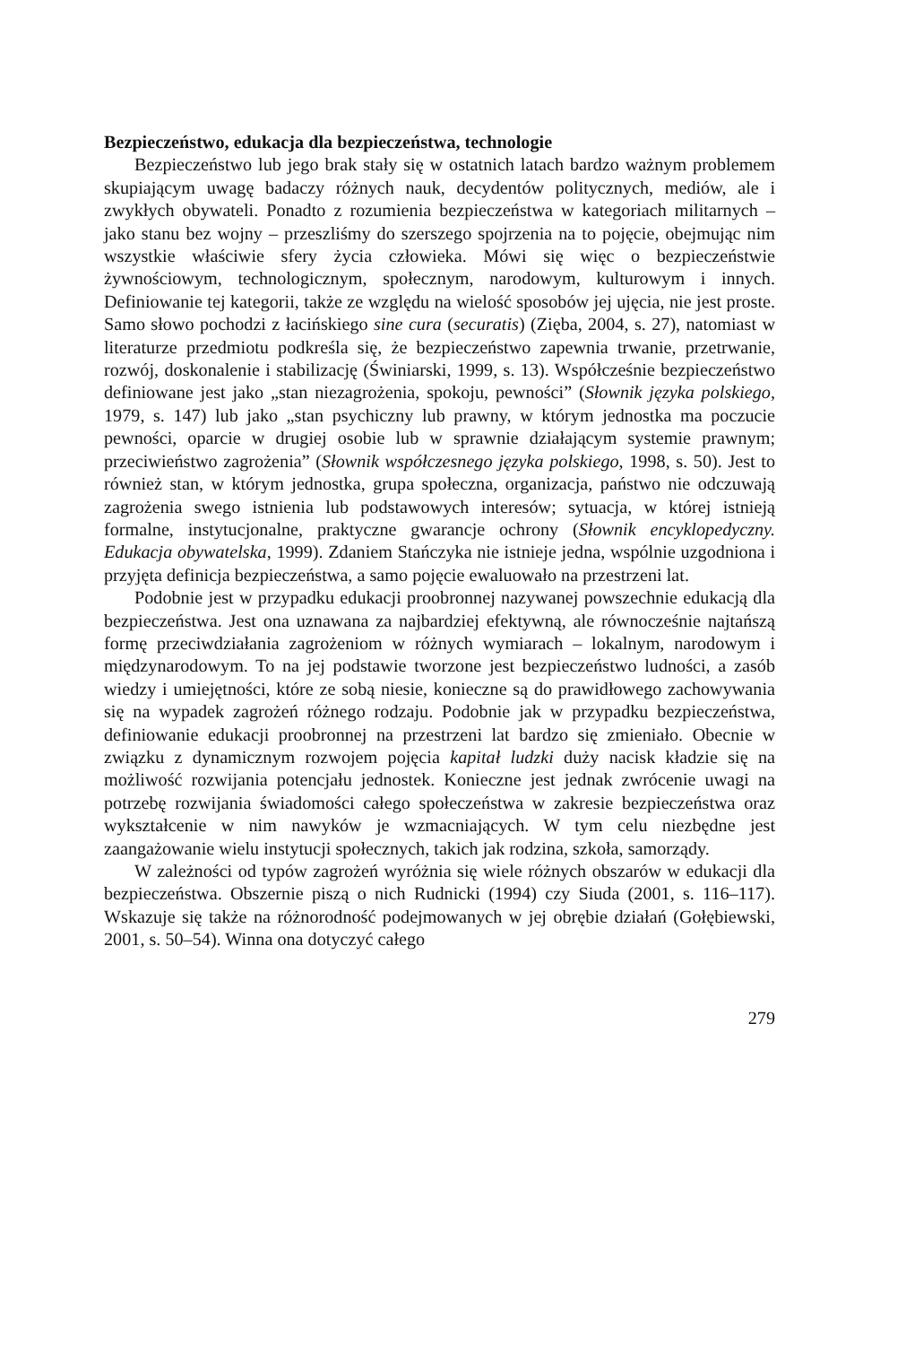Bezpieczeństwo, edukacja dla bezpieczeństwa, technologie
Bezpieczeństwo lub jego brak stały się w ostatnich latach bardzo ważnym problemem skupiającym uwagę badaczy różnych nauk, decydentów politycznych, mediów, ale i zwykłych obywateli. Ponadto z rozumienia bezpieczeństwa w kategoriach militarnych – jako stanu bez wojny – przeszliśmy do szerszego spojrzenia na to pojęcie, obejmując nim wszystkie właściwie sfery życia człowieka. Mówi się więc o bezpieczeństwie żywnościowym, technologicznym, społecznym, narodowym, kulturowym i innych. Definiowanie tej kategorii, także ze względu na wielość sposobów jej ujęcia, nie jest proste. Samo słowo pochodzi z łacińskiego sine cura (securatis) (Zięba, 2004, s. 27), natomiast w literaturze przedmiotu podkreśla się, że bezpieczeństwo zapewnia trwanie, przetrwanie, rozwój, doskonalenie i stabilizację (Świniarski, 1999, s. 13). Współcześnie bezpieczeństwo definiowane jest jako „stan niezagrożenia, spokoju, pewności” (Słownik języka polskiego, 1979, s. 147) lub jako „stan psychiczny lub prawny, w którym jednostka ma poczucie pewności, oparcie w drugiej osobie lub w sprawnie działającym systemie prawnym; przeciwieństwo zagrożenia” (Słownik współczesnego języka polskiego, 1998, s. 50). Jest to również stan, w którym jednostka, grupa społeczna, organizacja, państwo nie odczuwają zagrożenia swego istnienia lub podstawowych interesów; sytuacja, w której istnieją formalne, instytucjonalne, praktyczne gwarancje ochrony (Słownik encyklopedyczny. Edukacja obywatelska, 1999). Zdaniem Stańczyka nie istnieje jedna, wspólnie uzgodniona i przyjęta definicja bezpieczeństwa, a samo pojęcie ewaluowało na przestrzeni lat.
Podobnie jest w przypadku edukacji proobronnej nazywanej powszechnie edukacją dla bezpieczeństwa. Jest ona uznawana za najbardziej efektywną, ale równocześnie najtańszą formę przeciwdziałania zagrożeniom w różnych wymiarach – lokalnym, narodowym i międzynarodowym. To na jej podstawie tworzone jest bezpieczeństwo ludności, a zasób wiedzy i umiejętności, które ze sobą niesie, konieczne są do prawidłowego zachowywania się na wypadek zagrożeń różnego rodzaju. Podobnie jak w przypadku bezpieczeństwa, definiowanie edukacji proobronnej na przestrzeni lat bardzo się zmieniało. Obecnie w związku z dynamicznym rozwojem pojęcia kapitał ludzki duży nacisk kładzie się na możliwość rozwijania potencjału jednostek. Konieczne jest jednak zwrócenie uwagi na potrzebę rozwijania świadomości całego społeczeństwa w zakresie bezpieczeństwa oraz wykształcenie w nim nawyków je wzmacniających. W tym celu niezbędne jest zaangażowanie wielu instytucji społecznych, takich jak rodzina, szkoła, samorządy.
W zależności od typów zagrożeń wyróżnia się wiele różnych obszarów w edukacji dla bezpieczeństwa. Obszernie piszą o nich Rudnicki (1994) czy Siuda (2001, s. 116–117). Wskazuje się także na różnorodność podejmowanych w jej obrębie działań (Gołębiewski, 2001, s. 50–54). Winna ona dotyczyć całego
279